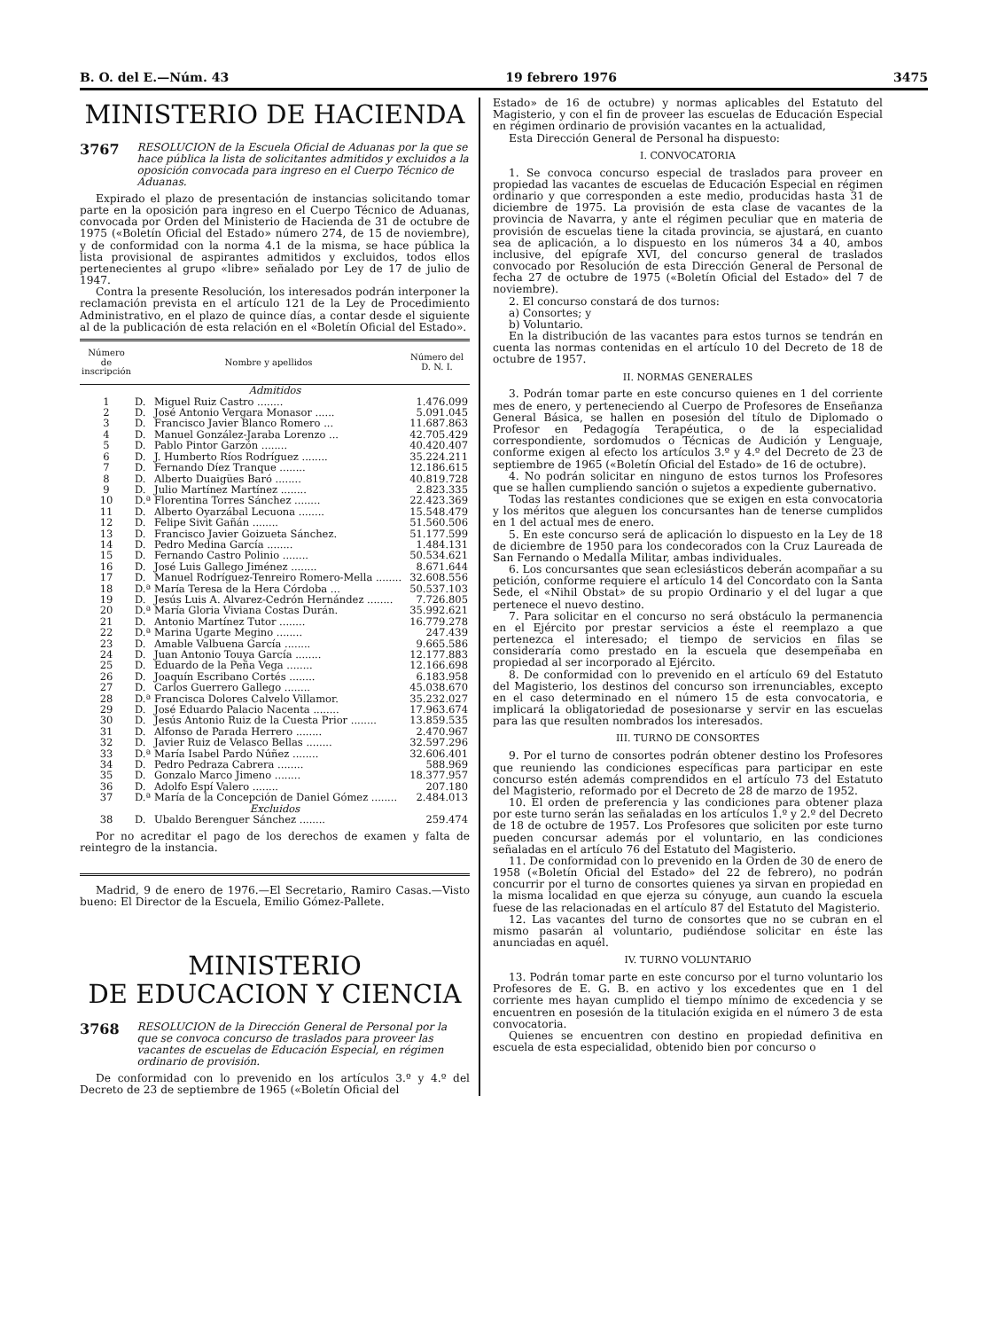B. O. del E.—Núm. 43 19 febrero 1976 3475
MINISTERIO DE HACIENDA
3767 RESOLUCION de la Escuela Oficial de Aduanas por la que se hace pública la lista de solicitantes admitidos y excluidos a la oposición convocada para ingreso en el Cuerpo Técnico de Aduanas.
Expirado el plazo de presentación de instancias solicitando tomar parte en la oposición para ingreso en el Cuerpo Técnico de Aduanas, convocada por Orden del Ministerio de Hacienda de 31 de octubre de 1975 («Boletín Oficial del Estado» número 274, de 15 de noviembre), y de conformidad con la norma 4.1 de la misma, se hace pública la lista provisional de aspirantes admitidos y excluidos, todos ellos pertenecientes al grupo «libre» señalado por Ley de 17 de julio de 1947.
Contra la presente Resolución, los interesados podrán interponer la reclamación prevista en el artículo 121 de la Ley de Procedimiento Administrativo, en el plazo de quince días, a contar desde el siguiente al de la publicación de esta relación en el «Boletín Oficial del Estado».
| Número de inscripción | Nombre y apellidos | | Número del D. N. I. |
| --- | --- | --- | --- |
| Admitidos | | | |
| 1 | D. | Miguel Ruiz Castro ........ | 1.476.099 |
| 2 | D. | José Antonio Vergara Monasor ...... | 5.091.045 |
| 3 | D. | Francisco Javier Blanco Romero ... | 11.687.863 |
| 4 | D. | Manuel González-Jaraba Lorenzo ... | 42.705.429 |
| 5 | D. | Pablo Pintor Garzón ........ | 40.420.407 |
| 6 | D. | J. Humberto Ríos Rodríguez ........ | 35.224.211 |
| 7 | D. | Fernando Díez Tranque ........ | 12.186.615 |
| 8 | D. | Alberto Duaigües Baró ........ | 40.819.728 |
| 9 | D. | Julio Martínez Martínez ........ | 2.823.335 |
| 10 | D.ª | Florentina Torres Sánchez ........ | 22.423.369 |
| 11 | D. | Alberto Oyarzábal Lecuona ........ | 15.548.479 |
| 12 | D. | Felipe Sivit Gañán ........ | 51.560.506 |
| 13 | D. | Francisco Javier Goizueta Sánchez. | 51.177.599 |
| 14 | D. | Pedro Medina García ........ | 1.484.131 |
| 15 | D. | Fernando Castro Polinio ........ | 50.534.621 |
| 16 | D. | José Luis Gallego Jiménez ........ | 8.671.644 |
| 17 | D. | Manuel Rodríguez-Tenreiro Romero-Mella ........ | 32.608.556 |
| 18 | D.ª | María Teresa de la Hera Córdoba ... | 50.537.103 |
| 19 | D. | Jesús Luis A. Alvarez-Cedrón Hernández ........ | 7.726.805 |
| 20 | D.ª | María Gloria Viviana Costas Durán. | 35.992.621 |
| 21 | D. | Antonio Martínez Tutor ........ | 16.779.278 |
| 22 | D.ª | Marina Ugarte Megino ........ | 247.439 |
| 23 | D. | Amable Valbuena García ........ | 9.665.586 |
| 24 | D. | Juan Antonio Touya García ........ | 12.177.883 |
| 25 | D. | Eduardo de la Peña Vega ........ | 12.166.698 |
| 26 | D. | Joaquín Escribano Cortés ........ | 6.183.958 |
| 27 | D. | Carlos Guerrero Gallego ........ | 45.038.670 |
| 28 | D.ª | Francisca Dolores Calvelo Villamor. | 35.232.027 |
| 29 | D. | José Eduardo Palacio Nacenta ........ | 17.963.674 |
| 30 | D. | Jesús Antonio Ruiz de la Cuesta Prior ........ | 13.859.535 |
| 31 | D. | Alfonso de Parada Herrero ........ | 2.470.967 |
| 32 | D. | Javier Ruiz de Velasco Bellas ........ | 32.597.296 |
| 33 | D.ª | María Isabel Pardo Núñez ........ | 32.606.401 |
| 34 | D. | Pedro Pedraza Cabrera ........ | 588.969 |
| 35 | D. | Gonzalo Marco Jimeno ........ | 18.377.957 |
| 36 | D. | Adolfo Espí Valero ........ | 207.180 |
| 37 | D.ª | María de la Concepción de Daniel Gómez ........ | 2.484.013 |
| Excluidos | | | |
| 38 | D. | Ubaldo Berenguer Sánchez ........ | 259.474 |
Por no acreditar el pago de los derechos de examen y falta de reintegro de la instancia.
Madrid, 9 de enero de 1976.—El Secretario, Ramiro Casas.—Visto bueno: El Director de la Escuela, Emilio Gómez-Pallete.
MINISTERIO
DE EDUCACION Y CIENCIA
3768 RESOLUCION de la Dirección General de Personal por la que se convoca concurso de traslados para proveer las vacantes de escuelas de Educación Especial, en régimen ordinario de provisión.
De conformidad con lo prevenido en los artículos 3.º y 4.º del Decreto de 23 de septiembre de 1965 («Boletín Oficial del
Estado» de 16 de octubre) y normas aplicables del Estatuto del Magisterio, y con el fin de proveer las escuelas de Educación Especial en régimen ordinario de provisión vacantes en la actualidad,
Esta Dirección General de Personal ha dispuesto:
I. CONVOCATORIA
1. Se convoca concurso especial de traslados para proveer en propiedad las vacantes de escuelas de Educación Especial en régimen ordinario y que corresponden a este medio, producidas hasta 31 de diciembre de 1975. La provisión de esta clase de vacantes de la provincia de Navarra, y ante el régimen peculiar que en materia de provisión de escuelas tiene la citada provincia, se ajustará, en cuanto sea de aplicación, a lo dispuesto en los números 34 a 40, ambos inclusive, del epígrafe XVI, del concurso general de traslados convocado por Resolución de esta Dirección General de Personal de fecha 27 de octubre de 1975 («Boletín Oficial del Estado» del 7 de noviembre).
2. El concurso constará de dos turnos:
a) Consortes; y
b) Voluntario.
En la distribución de las vacantes para estos turnos se tendrán en cuenta las normas contenidas en el artículo 10 del Decreto de 18 de octubre de 1957.
II. NORMAS GENERALES
3. Podrán tomar parte en este concurso quienes en 1 del corriente mes de enero, y perteneciendo al Cuerpo de Profesores de Enseñanza General Básica, se hallen en posesión del título de Diplomado o Profesor en Pedagogía Terapéutica, o de la especialidad correspondiente, sordomudos o Técnicas de Audición y Lenguaje, conforme exigen al efecto los artículos 3.º y 4.º del Decreto de 23 de septiembre de 1965 («Boletín Oficial del Estado» de 16 de octubre).
4. No podrán solicitar en ninguno de estos turnos los Profesores que se hallen cumpliendo sanción o sujetos a expediente gubernativo.
Todas las restantes condiciones que se exigen en esta convocatoria y los méritos que aleguen los concursantes han de tenerse cumplidos en 1 del actual mes de enero.
5. En este concurso será de aplicación lo dispuesto en la Ley de 18 de diciembre de 1950 para los condecorados con la Cruz Laureada de San Fernando o Medalla Militar, ambas individuales.
6. Los concursantes que sean eclesiásticos deberán acompañar a su petición, conforme requiere el artículo 14 del Concordato con la Santa Sede, el «Nihil Obstat» de su propio Ordinario y el del lugar a que pertenece el nuevo destino.
7. Para solicitar en el concurso no será obstáculo la permanencia en el Ejército por prestar servicios a éste el reemplazo a que pertenezca el interesado; el tiempo de servicios en filas se consideraría como prestado en la escuela que desempeñaba en propiedad al ser incorporado al Ejército.
8. De conformidad con lo prevenido en el artículo 69 del Estatuto del Magisterio, los destinos del concurso son irrenunciables, excepto en el caso determinado en el número 15 de esta convocatoria, e implicará la obligatoriedad de posesionarse y servir en las escuelas para las que resulten nombrados los interesados.
III. TURNO DE CONSORTES
9. Por el turno de consortes podrán obtener destino los Profesores que reuniendo las condiciones específicas para participar en este concurso estén además comprendidos en el artículo 73 del Estatuto del Magisterio, reformado por el Decreto de 28 de marzo de 1952.
10. El orden de preferencia y las condiciones para obtener plaza por este turno serán las señaladas en los artículos 1.º y 2.º del Decreto de 18 de octubre de 1957. Los Profesores que soliciten por este turno pueden concursar además por el voluntario, en las condiciones señaladas en el artículo 76 del Estatuto del Magisterio.
11. De conformidad con lo prevenido en la Orden de 30 de enero de 1958 («Boletín Oficial del Estado» del 22 de febrero), no podrán concurrir por el turno de consortes quienes ya sirvan en propiedad en la misma localidad en que ejerza su cónyuge, aun cuando la escuela fuese de las relacionadas en el artículo 87 del Estatuto del Magisterio.
12. Las vacantes del turno de consortes que no se cubran en el mismo pasarán al voluntario, pudiéndose solicitar en éste las anunciadas en aquél.
IV. TURNO VOLUNTARIO
13. Podrán tomar parte en este concurso por el turno voluntario los Profesores de E. G. B. en activo y los excedentes que en 1 del corriente mes hayan cumplido el tiempo mínimo de excedencia y se encuentren en posesión de la titulación exigida en el número 3 de esta convocatoria.
Quienes se encuentren con destino en propiedad definitiva en escuela de esta especialidad, obtenido bien por concurso o